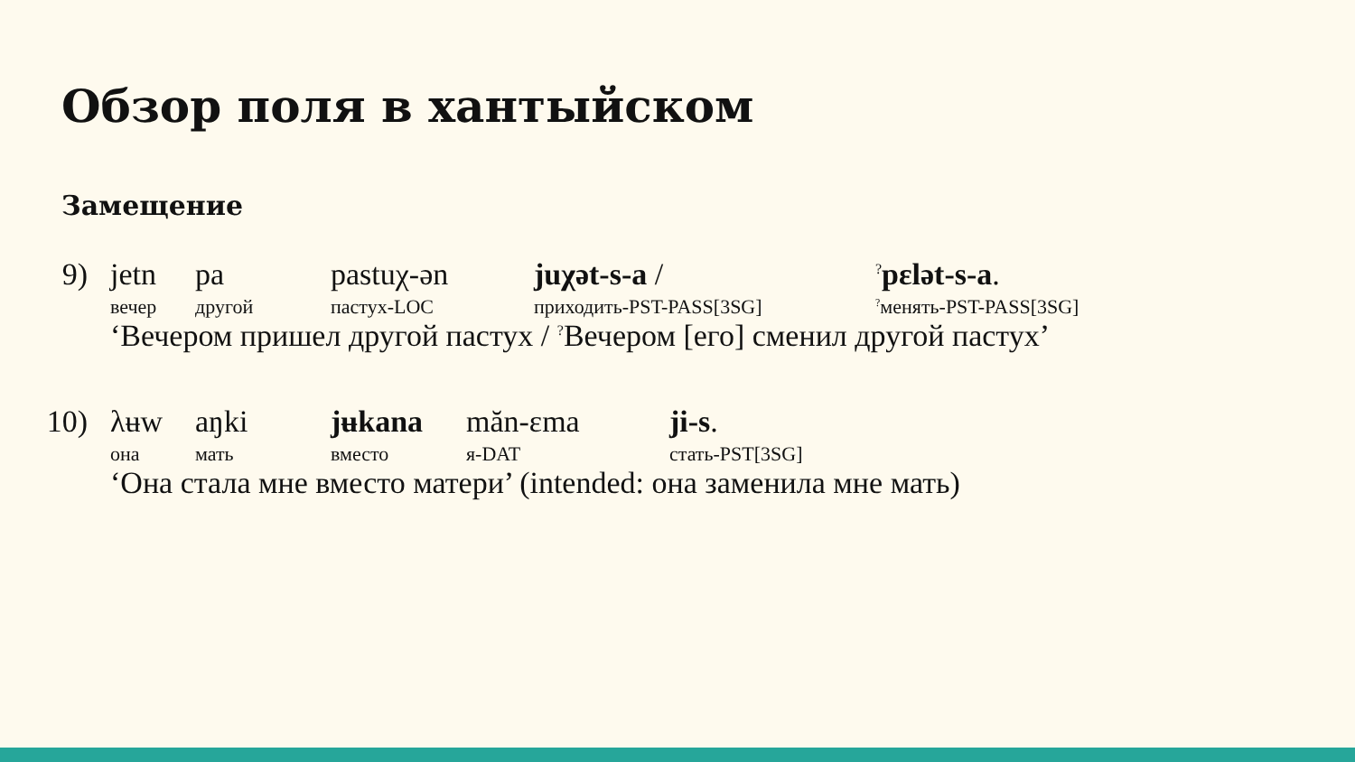Обзор поля в хантыйском
Замещение
9) jetn pa pastuχ-ən juχət-s-a /<sup>?</sup>pεlət-s-a.
вечер другой пастух-LOC приходить-PST-PASS[3SG]<sup>?</sup>менять-PST-PASS[3SG]
‘Вечером пришел другой пастух / <sup>?</sup>Вечером [его] сменил другой пастух’
10) λʉw aŋki jʉkana măn-εma ji-s.
она мать вместо я-DAT стать-PST[3SG]
‘Она стала мне вместо матери’ (intended: она заменила мне мать)